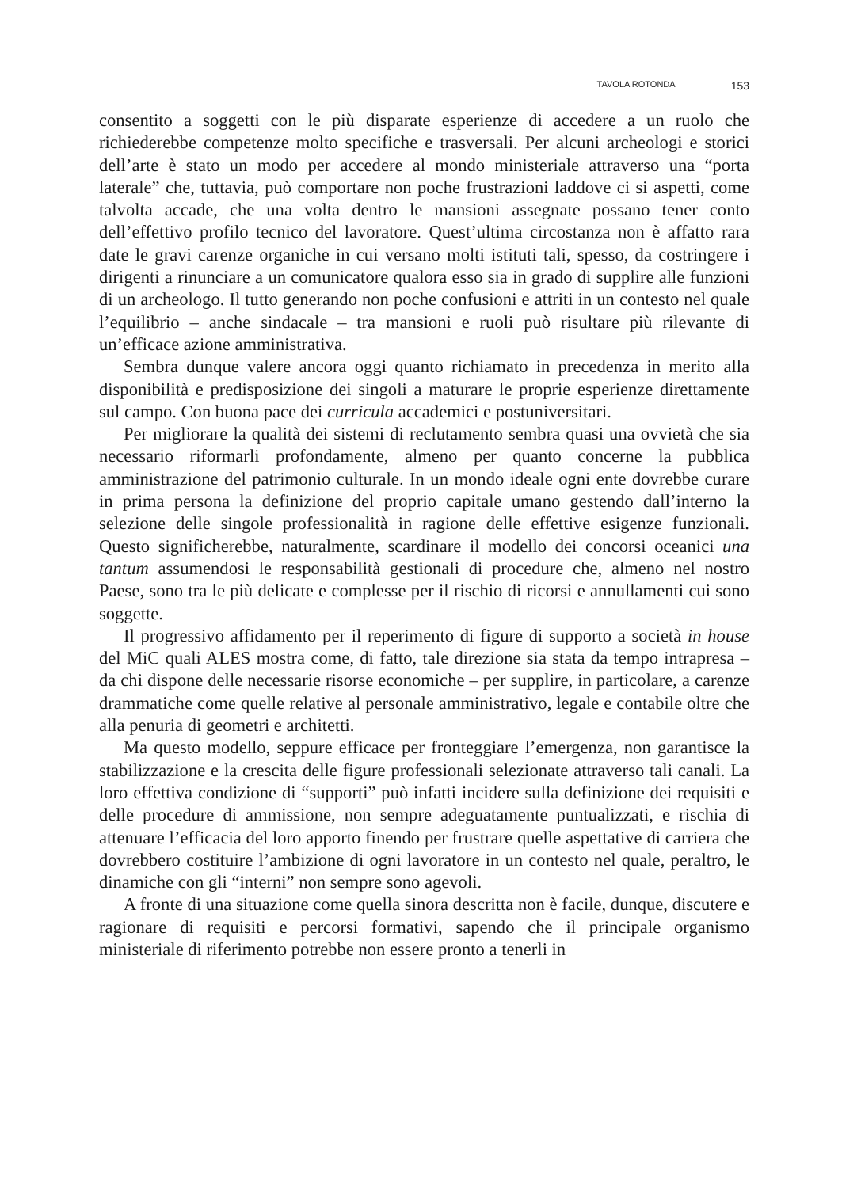TAVOLA ROTONDA 153
consentito a soggetti con le più disparate esperienze di accedere a un ruolo che richiederebbe competenze molto specifiche e trasversali. Per alcuni archeologi e storici dell’arte è stato un modo per accedere al mondo ministeriale attraverso una “porta laterale” che, tuttavia, può comportare non poche frustrazioni laddove ci si aspetti, come talvolta accade, che una volta dentro le mansioni assegnate possano tener conto dell’effettivo profilo tecnico del lavoratore. Quest’ultima circostanza non è affatto rara date le gravi carenze organiche in cui versano molti istituti tali, spesso, da costringere i dirigenti a rinunciare a un comunicatore qualora esso sia in grado di supplire alle funzioni di un archeologo. Il tutto generando non poche confusioni e attriti in un contesto nel quale l’equilibrio – anche sindacale – tra mansioni e ruoli può risultare più rilevante di un’efficace azione amministrativa.
Sembra dunque valere ancora oggi quanto richiamato in precedenza in merito alla disponibilità e predisposizione dei singoli a maturare le proprie esperienze direttamente sul campo. Con buona pace dei curricula accademici e postuniversitari.
Per migliorare la qualità dei sistemi di reclutamento sembra quasi una ovvietà che sia necessario riformarli profondamente, almeno per quanto concerne la pubblica amministrazione del patrimonio culturale. In un mondo ideale ogni ente dovrebbe curare in prima persona la definizione del proprio capitale umano gestendo dall’interno la selezione delle singole professionalità in ragione delle effettive esigenze funzionali. Questo significherebbe, naturalmente, scardinare il modello dei concorsi oceanici una tantum assumendosi le responsabilità gestionali di procedure che, almeno nel nostro Paese, sono tra le più delicate e complesse per il rischio di ricorsi e annullamenti cui sono soggette.
Il progressivo affidamento per il reperimento di figure di supporto a società in house del MiC quali ALES mostra come, di fatto, tale direzione sia stata da tempo intrapresa – da chi dispone delle necessarie risorse economiche – per supplire, in particolare, a carenze drammatiche come quelle relative al personale amministrativo, legale e contabile oltre che alla penuria di geometri e architetti.
Ma questo modello, seppure efficace per fronteggiare l’emergenza, non garantisce la stabilizzazione e la crescita delle figure professionali selezionate attraverso tali canali. La loro effettiva condizione di “supporti” può infatti incidere sulla definizione dei requisiti e delle procedure di ammissione, non sempre adeguatamente puntualizzati, e rischia di attenuare l’efficacia del loro apporto finendo per frustrare quelle aspettative di carriera che dovrebbero costituire l’ambizione di ogni lavoratore in un contesto nel quale, peraltro, le dinamiche con gli “interni” non sempre sono agevoli.
A fronte di una situazione come quella sinora descritta non è facile, dunque, discutere e ragionare di requisiti e percorsi formativi, sapendo che il principale organismo ministeriale di riferimento potrebbe non essere pronto a tenerli in